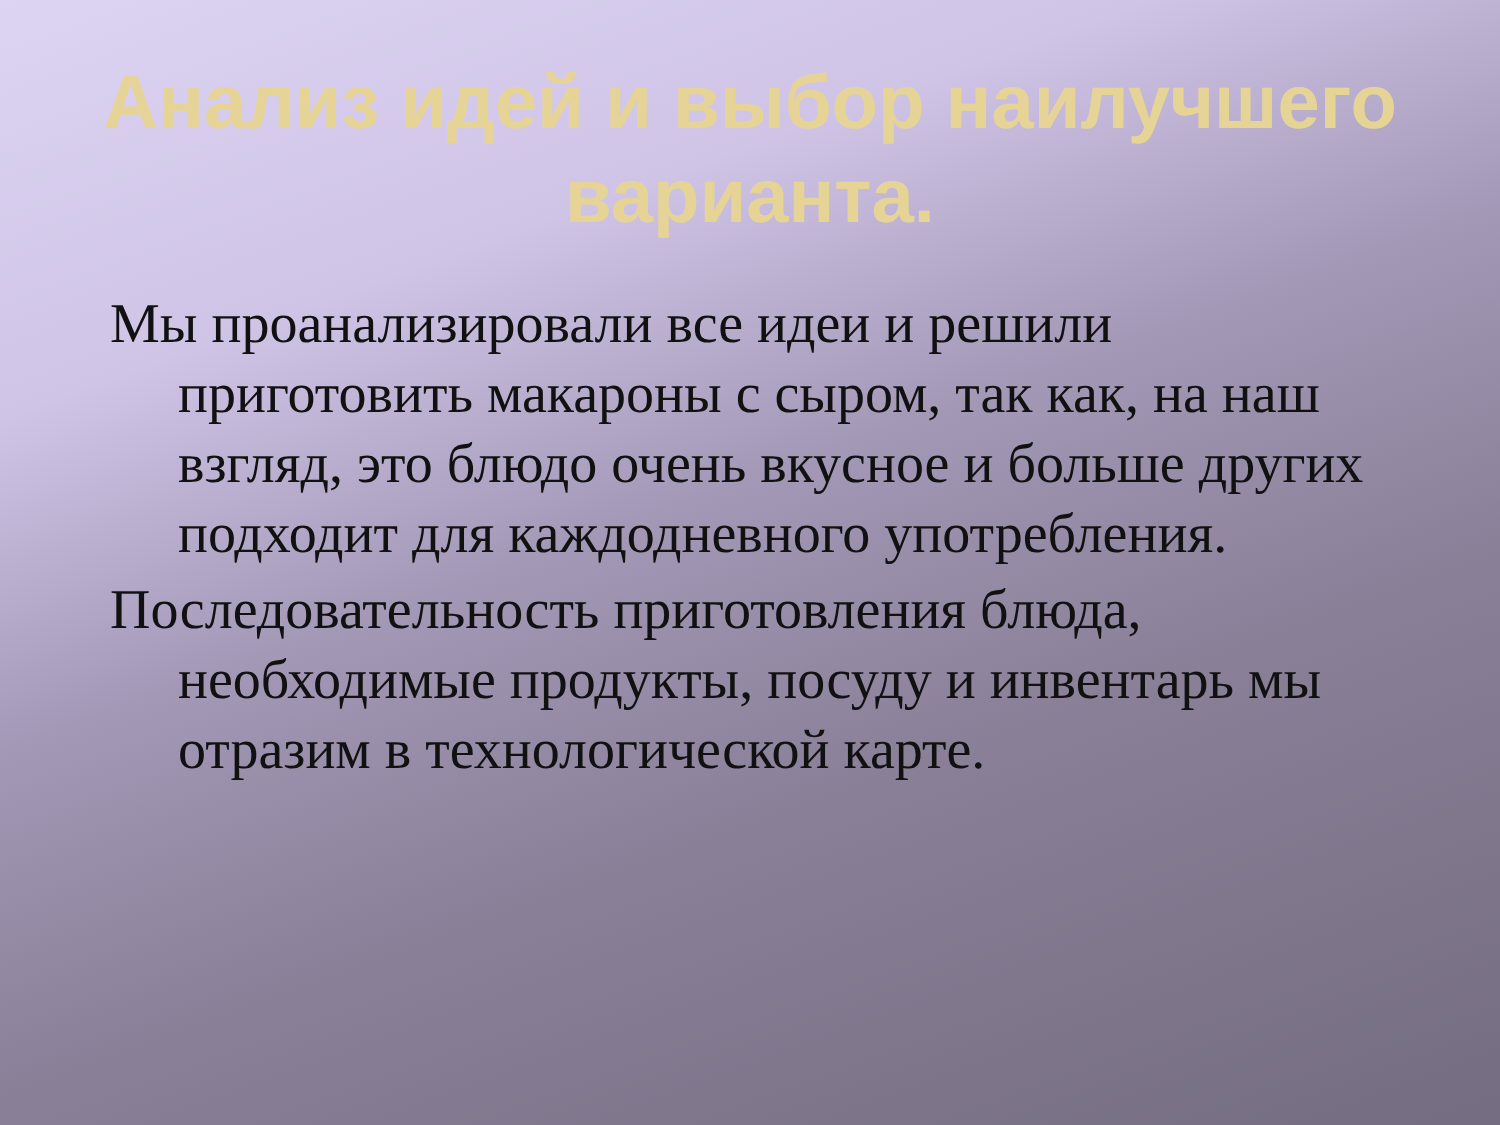Анализ идей и выбор наилучшего варианта.
Мы проанализировали все идеи и решили приготовить макароны с сыром, так как, на наш взгляд, это блюдо очень вкусное и больше других подходит для каждодневного употребления.
Последовательность приготовления блюда, необходимые продукты, посуду и инвентарь мы отразим в технологической карте.